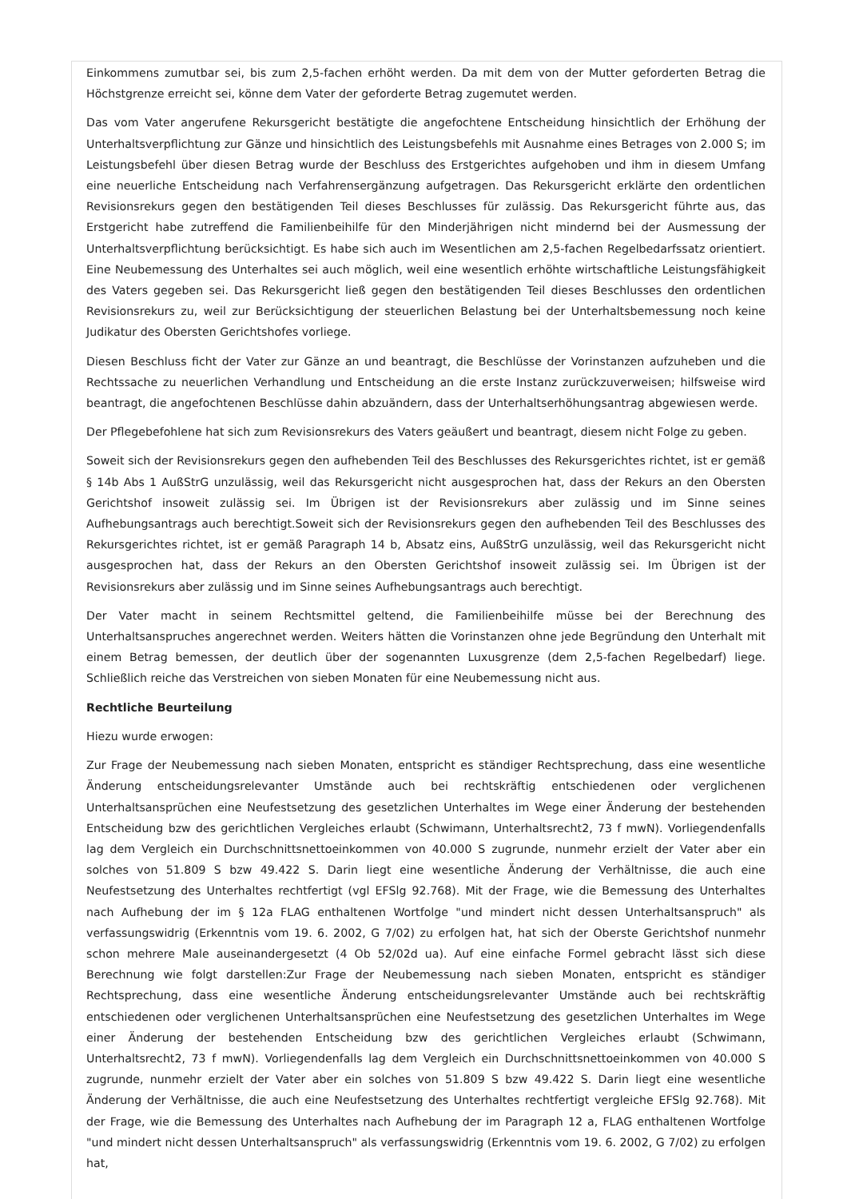Einkommens zumutbar sei, bis zum 2,5-fachen erhöht werden. Da mit dem von der Mutter geforderten Betrag die Höchstgrenze erreicht sei, könne dem Vater der geforderte Betrag zugemutet werden.
Das vom Vater angerufene Rekursgericht bestätigte die angefochtene Entscheidung hinsichtlich der Erhöhung der Unterhaltsverpflichtung zur Gänze und hinsichtlich des Leistungsbefehls mit Ausnahme eines Betrages von 2.000 S; im Leistungsbefehl über diesen Betrag wurde der Beschluss des Erstgerichtes aufgehoben und ihm in diesem Umfang eine neuerliche Entscheidung nach Verfahrensergänzung aufgetragen. Das Rekursgericht erklärte den ordentlichen Revisionsrekurs gegen den bestätigenden Teil dieses Beschlusses für zulässig. Das Rekursgericht führte aus, das Erstgericht habe zutreffend die Familienbeihilfe für den Minderjährigen nicht mindernd bei der Ausmessung der Unterhaltsverpflichtung berücksichtigt. Es habe sich auch im Wesentlichen am 2,5-fachen Regelbedarfssatz orientiert. Eine Neubemessung des Unterhaltes sei auch möglich, weil eine wesentlich erhöhte wirtschaftliche Leistungsfähigkeit des Vaters gegeben sei. Das Rekursgericht ließ gegen den bestätigenden Teil dieses Beschlusses den ordentlichen Revisionsrekurs zu, weil zur Berücksichtigung der steuerlichen Belastung bei der Unterhaltsbemessung noch keine Judikatur des Obersten Gerichtshofes vorliege.
Diesen Beschluss ficht der Vater zur Gänze an und beantragt, die Beschlüsse der Vorinstanzen aufzuheben und die Rechtssache zu neuerlichen Verhandlung und Entscheidung an die erste Instanz zurückzuverweisen; hilfsweise wird beantragt, die angefochtenen Beschlüsse dahin abzuändern, dass der Unterhaltserhöhungsantrag abgewiesen werde.
Der Pflegebefohlene hat sich zum Revisionsrekurs des Vaters geäußert und beantragt, diesem nicht Folge zu geben.
Soweit sich der Revisionsrekurs gegen den aufhebenden Teil des Beschlusses des Rekursgerichtes richtet, ist er gemäß § 14b Abs 1 AußStrG unzulässig, weil das Rekursgericht nicht ausgesprochen hat, dass der Rekurs an den Obersten Gerichtshof insoweit zulässig sei. Im Übrigen ist der Revisionsrekurs aber zulässig und im Sinne seines Aufhebungsantrags auch berechtigt.Soweit sich der Revisionsrekurs gegen den aufhebenden Teil des Beschlusses des Rekursgerichtes richtet, ist er gemäß Paragraph 14 b, Absatz eins, AußStrG unzulässig, weil das Rekursgericht nicht ausgesprochen hat, dass der Rekurs an den Obersten Gerichtshof insoweit zulässig sei. Im Übrigen ist der Revisionsrekurs aber zulässig und im Sinne seines Aufhebungsantrags auch berechtigt.
Der Vater macht in seinem Rechtsmittel geltend, die Familienbeihilfe müsse bei der Berechnung des Unterhaltsanspruches angerechnet werden. Weiters hätten die Vorinstanzen ohne jede Begründung den Unterhalt mit einem Betrag bemessen, der deutlich über der sogenannten Luxusgrenze (dem 2,5-fachen Regelbedarf) liege. Schließlich reiche das Verstreichen von sieben Monaten für eine Neubemessung nicht aus.
Rechtliche Beurteilung
Hiezu wurde erwogen:
Zur Frage der Neubemessung nach sieben Monaten, entspricht es ständiger Rechtsprechung, dass eine wesentliche Änderung entscheidungsrelevanter Umstände auch bei rechtskräftig entschiedenen oder verglichenen Unterhaltsansprüchen eine Neufestsetzung des gesetzlichen Unterhaltes im Wege einer Änderung der bestehenden Entscheidung bzw des gerichtlichen Vergleiches erlaubt (Schwimann, Unterhaltsrecht2, 73 f mwN). Vorliegendenfalls lag dem Vergleich ein Durchschnittsnettoeinkommen von 40.000 S zugrunde, nunmehr erzielt der Vater aber ein solches von 51.809 S bzw 49.422 S. Darin liegt eine wesentliche Änderung der Verhältnisse, die auch eine Neufestsetzung des Unterhaltes rechtfertigt (vgl EFSlg 92.768). Mit der Frage, wie die Bemessung des Unterhaltes nach Aufhebung der im § 12a FLAG enthaltenen Wortfolge "und mindert nicht dessen Unterhaltsanspruch" als verfassungswidrig (Erkenntnis vom 19. 6. 2002, G 7/02) zu erfolgen hat, hat sich der Oberste Gerichtshof nunmehr schon mehrere Male auseinandergesetzt (4 Ob 52/02d ua). Auf eine einfache Formel gebracht lässt sich diese Berechnung wie folgt darstellen:Zur Frage der Neubemessung nach sieben Monaten, entspricht es ständiger Rechtsprechung, dass eine wesentliche Änderung entscheidungsrelevanter Umstände auch bei rechtskräftig entschiedenen oder verglichenen Unterhaltsansprüchen eine Neufestsetzung des gesetzlichen Unterhaltes im Wege einer Änderung der bestehenden Entscheidung bzw des gerichtlichen Vergleiches erlaubt (Schwimann, Unterhaltsrecht2, 73 f mwN). Vorliegendenfalls lag dem Vergleich ein Durchschnittsnettoeinkommen von 40.000 S zugrunde, nunmehr erzielt der Vater aber ein solches von 51.809 S bzw 49.422 S. Darin liegt eine wesentliche Änderung der Verhältnisse, die auch eine Neufestsetzung des Unterhaltes rechtfertigt vergleiche EFSlg 92.768). Mit der Frage, wie die Bemessung des Unterhaltes nach Aufhebung der im Paragraph 12 a, FLAG enthaltenen Wortfolge "und mindert nicht dessen Unterhaltsanspruch" als verfassungswidrig (Erkenntnis vom 19. 6. 2002, G 7/02) zu erfolgen hat,